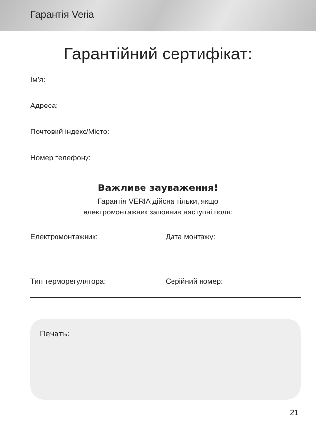Гарантія Veria
Гарантійний сертифікат:
Ім’я:
Адреса:
Почтовий індекс/Місто:
Номер телефону:
Важливе зауваження!
Гарантія VERIA дійсна тільки, якщо
електромонтажник заповнив наступні поля:
Електромонтажник: Дата монтажу:
Тип терморегулятора: Серійний номер:
Печать:
21